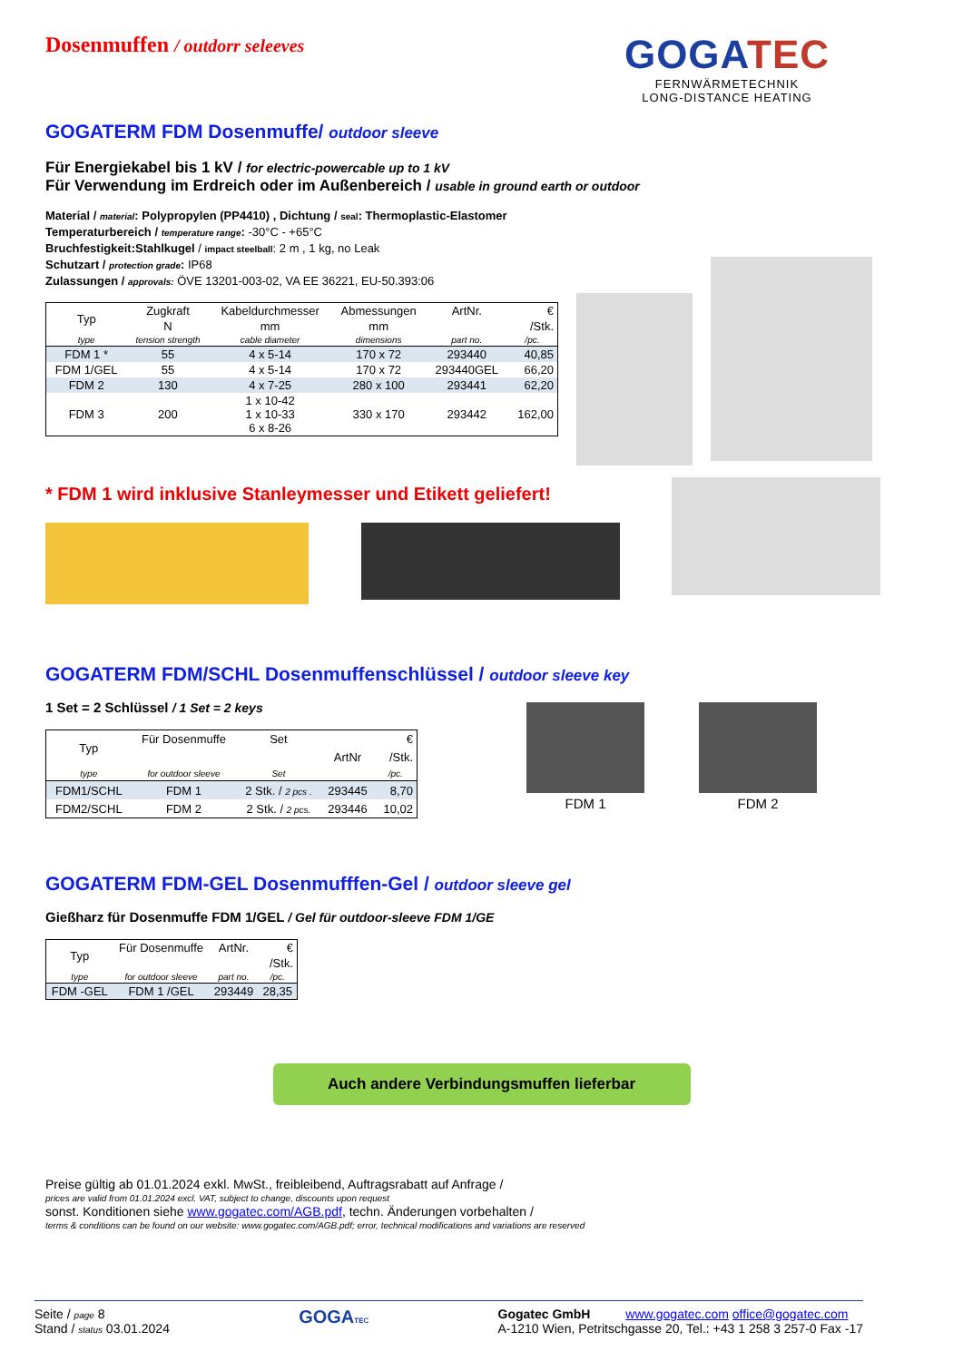GOGATEC
FERNWÄRMETECHNIK
LONG-DISTANCE HEATING
Dosenmuffen / outdorr seleeves
GOGATERM FDM Dosenmuffe/ outdoor sleeve
Für Energiekabel bis 1 kV / for electric-powercable up to 1 kV
Für Verwendung im Erdreich oder im Außenbereich / usable in ground earth or outdoor
Material / material: Polypropylen (PP4410) , Dichtung / seal: Thermoplastic-Elastomer
Temperaturbereich / temperature range: -30°C - +65°C
Bruchfestigkeit:Stahlkugel / impact steelball: 2 m , 1 kg, no Leak
Schutzart / protection grade: IP68
Zulassungen / approvals: ÖVE 13201-003-02, VA EE 36221, EU-50.393:06
| Typ | Zugkraft | Kabeldurchmesser | Abmessungen | ArtNr. | € |
| | N | mm | mm | | /Stk. |
| type | tension strength | cable diameter | dimensions | part no. | /pc. |
| FDM 1 * | 55 | 4 x 5-14 | 170 x 72 | 293440 | 40,85 |
| FDM 1/GEL | 55 | 4 x 5-14 | 170 x 72 | 293440GEL | 66,20 |
| FDM 2 | 130 | 4 x 7-25 | 280 x 100 | 293441 | 62,20 |
| FDM 3 | 200 | 1 x 10-42 1 x 10-33 6 x 8-26 | 330 x 170 | 293442 | 162,00 |
* FDM 1 wird inklusive Stanleymesser und Etikett geliefert!
GOGATERM FDM/SCHL Dosenmuffenschlüssel / outdoor sleeve key
1 Set = 2 Schlüssel / 1 Set = 2 keys
| Typ | Für Dosenmuffe | Set | | € |
| | | | ArtNr | /Stk. |
| type | for outdoor sleeve | Set | | /pc. |
| FDM1/SCHL | FDM 1 | 2 Stk. / 2 pcs . | 293445 | 8,70 |
| FDM2/SCHL | FDM 2 | 2 Stk. / 2 pcs. | 293446 | 10,02 |
FDM 1
FDM 2
GOGATERM FDM-GEL Dosenmufffen-Gel / outdoor sleeve gel
Gießharz für Dosenmuffe FDM 1/GEL / Gel für outdoor-sleeve FDM 1/GE
| Typ | Für Dosenmuffe | ArtNr. | € |
| | | | /Stk. |
| type | for outdoor sleeve | part no. | /pc. |
| FDM -GEL | FDM 1 /GEL | 293449 | 28,35 |
Auch andere Verbindungsmuffen lieferbar
Preise gültig ab 01.01.2024 exkl. MwSt., freibleibend, Auftragsrabatt auf Anfrage /
prices are valid from 01.01.2024 excl. VAT, subject to change, discounts upon request
sonst. Konditionen siehe www.gogatec.com/AGB.pdf, techn. Änderungen vorbehalten /
terms & conditions can be found on our website: www.gogatec.com/AGB.pdf; error, technical modifications and variations are reserved
Seite / page 8
Stand / status 03.01.2024
GOGATEC
Gogatec GmbH www.gogatec.com office@gogatec.com
A-1210 Wien, Petritschgasse 20, Tel.: +43 1 258 3 257-0 Fax -17